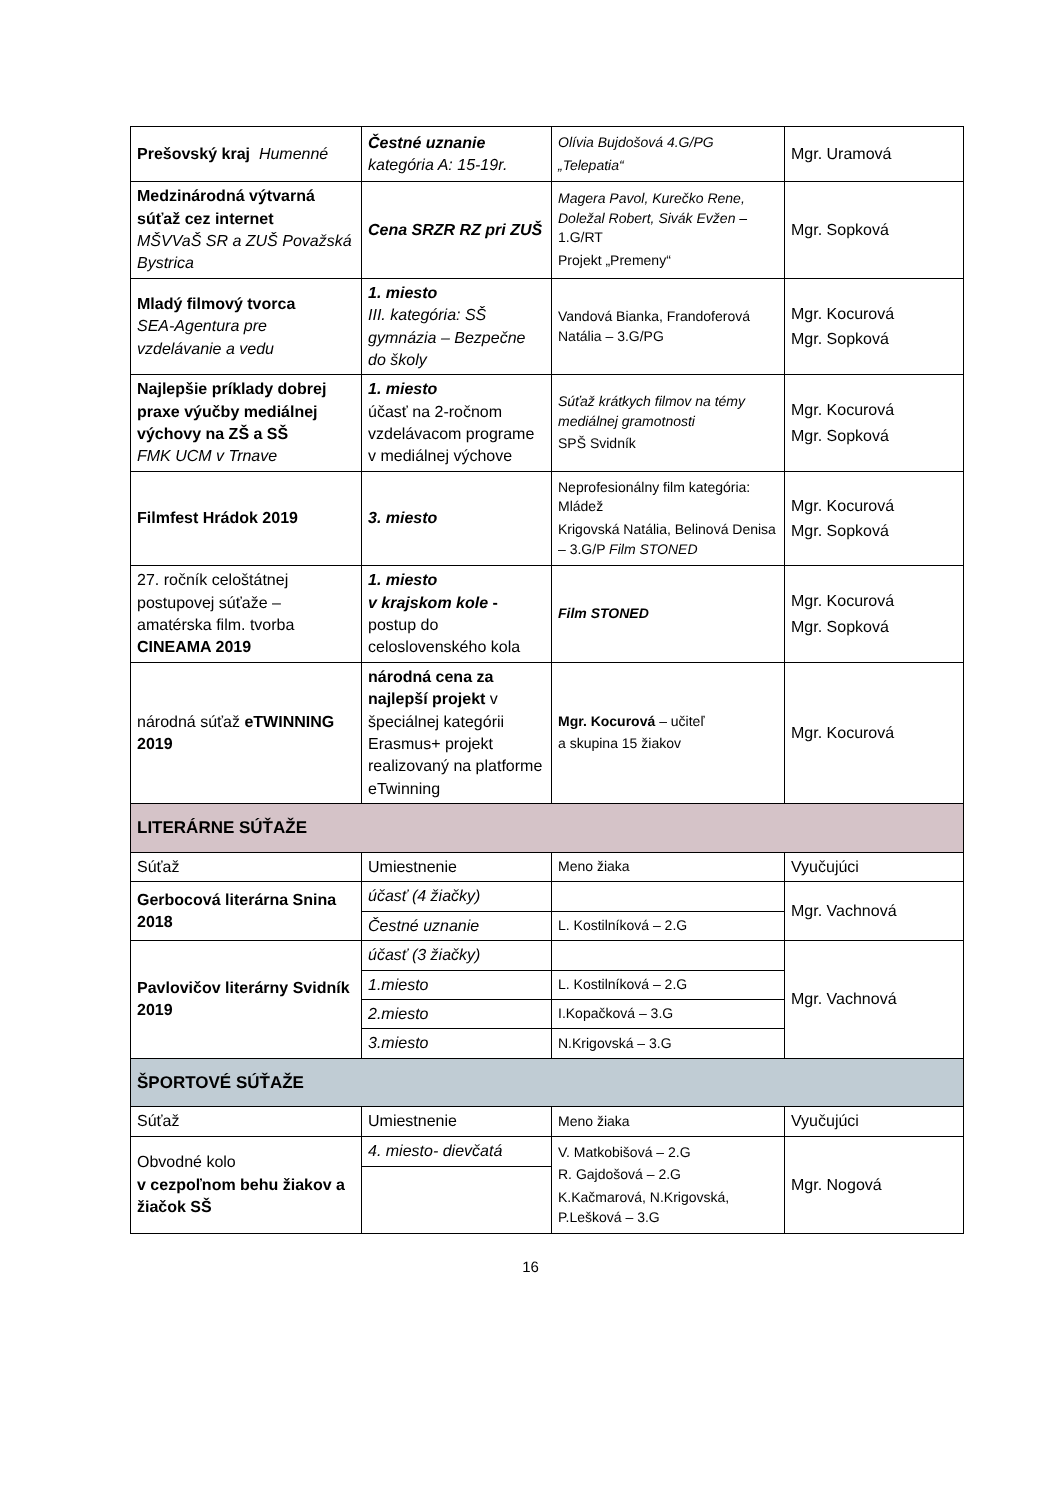| Prešovský kraj Humenné | Čestné uznanie kategória A: 15-19r. | Olívia Bujdošová 4.G/PG „Telepatia“ | Mgr. Uramová |
| Medzinárodná výtvarná súťaž cez internet MŠVVaŠ SR a ZUŠ Považská Bystrica | Cena SRZR RZ pri ZUŠ | Magera Pavol, Kurečko Rene, Doležal Robert, Sivák Evžen – 1.G/RT Projekt „Premeny“ | Mgr. Sopková |
| Mladý filmový tvorca SEA-Agentura pre vzdelávanie a vedu | 1. miesto III. kategória: SŠ gymnázia – Bezpečne do školy | Vandová Bianka, Frandoferová Natália – 3.G/PG | Mgr. Kocurová Mgr. Sopková |
| Najlepšie príklady dobrej praxe výučby mediálnej výchovy na ZŠ a SŠ FMK UCM v Trnave | 1. miesto účasť na 2-ročnom vzdelávacom programe v mediálnej výchove | Súťaž krátkych filmov na témy mediálnej gramotnosti SPŠ Svidník | Mgr. Kocurová Mgr. Sopková |
| Filmfest Hrádok 2019 | 3. miesto | Neprofesionálny film kategória: Mládež Krigovská Natália, Belinová Denisa – 3.G/P Film STONED | Mgr. Kocurová Mgr. Sopková |
| 27. ročník celoštátnej postupovej súťaže – amatérska film. tvorba CINEAMA 2019 | 1. miesto v krajskom kole - postup do celoslovenského kola | Film STONED | Mgr. Kocurová Mgr. Sopková |
| národná súťaž eTWINNING 2019 | národná cena za najlepší projekt v špeciálnej kategórii Erasmus+ projekt realizovaný na platforme eTwinning | Mgr. Kocurová – učiteľ a skupina 15 žiakov | Mgr. Kocurová |
| LITERÁRNE SÚŤAŽE | | | |
| Súťaž | Umiestnenie | Meno žiaka | Vyučujúci |
| Gerbocová literárna Snina 2018 | účasť (4 žiačky) | | Mgr. Vachnová |
| | Čestné uznanie | L. Kostilníková – 2.G | |
| Pavlovičov literárny Svidník 2019 | účasť (3 žiačky) | | Mgr. Vachnová |
| | 1.miesto | L. Kostilníková – 2.G | |
| | 2.miesto | I.Kopačková – 3.G | |
| | 3.miesto | N.Krigovská – 3.G | |
| ŠPORTOVÉ SÚŤAŽE | | | |
| Súťaž | Umiestnenie | Meno žiaka | Vyučujúci |
| Obvodné kolo v cezpoľnom behu žiakov a žiačok SŠ | 4. miesto- dievčatá | V. Matkobišová – 2.G R. Gajdošová – 2.G K.Kačmarová, N.Krigovská, P.Lešková – 3.G | Mgr. Nogová |
16